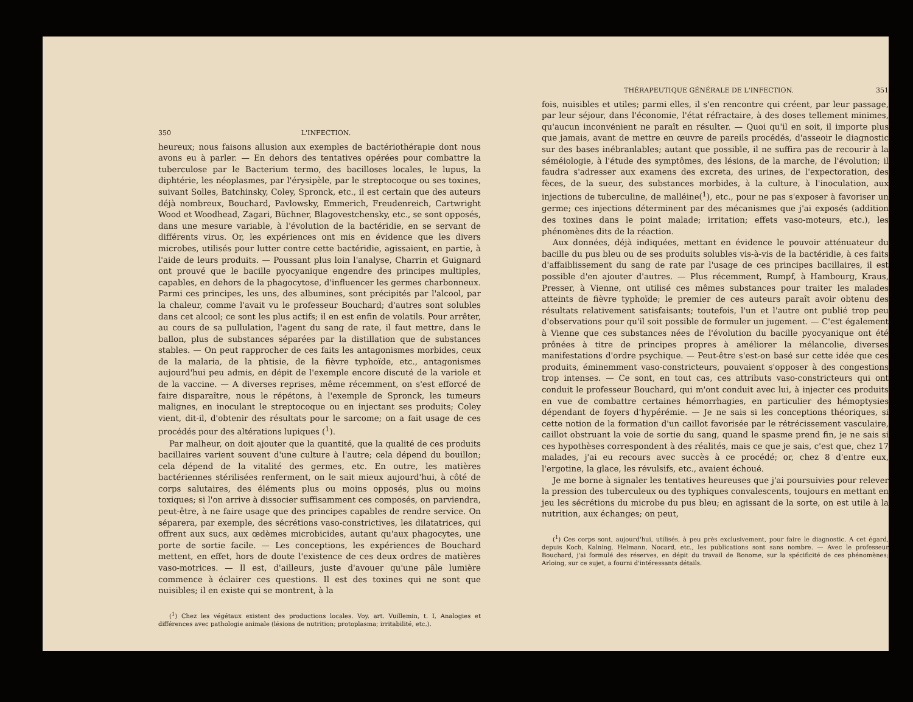350 L'INFECTION.
heureux; nous faisons allusion aux exemples de bactériothérapie dont nous avons eu à parler. — En dehors des tentatives opérées pour combattre la tuberculose par le Bacterium termo, des bacilloses locales, le lupus, la diphtérie, les néoplasmes, par l'érysipèle, par le streptocoque ou ses toxines, suivant Solles, Batchinsky, Coley, Spronck, etc., il est certain que des auteurs déjà nombreux, Bouchard, Pavlowsky, Emmerich, Freudenreich, Cartwright Wood et Woodhead, Zagari, Büchner, Blagovestchensky, etc., se sont opposés, dans une mesure variable, à l'évolution de la bactéridie, en se servant de différents virus. Or, les expériences ont mis en évidence que les divers microbes, utilisés pour lutter contre cette bactéridie, agissaient, en partie, à l'aide de leurs produits. — Poussant plus loin l'analyse, Charrin et Guignard ont prouvé que le bacille pyocyanique engendre des principes multiples, capables, en dehors de la phagocytose, d'influencer les germes charbonneux. Parmi ces principes, les uns, des albumines, sont précipités par l'alcool, par la chaleur, comme l'avait vu le professeur Bouchard; d'autres sont solubles dans cet alcool; ce sont les plus actifs; il en est enfin de volatils. Pour arrêter, au cours de sa pullulation, l'agent du sang de rate, il faut mettre, dans le ballon, plus de substances séparées par la distillation que de substances stables. — On peut rapprocher de ces faits les antagonismes morbides, ceux de la malaria, de la phtisie, de la fièvre typhoïde, etc., antagonismes aujourd'hui peu admis, en dépit de l'exemple encore discuté de la variole et de la vaccine. — A diverses reprises, même récemment, on s'est efforcé de faire disparaître, nous le répétons, à l'exemple de Spronck, les tumeurs malignes, en inoculant le streptocoque ou en injectant ses produits; Coley vient, dit-il, d'obtenir des résultats pour le sarcome; on a fait usage de ces procédés pour des altérations lupiques (<sup>1</sup>).
Par malheur, on doit ajouter que la quantité, que la qualité de ces produits bacillaires varient souvent d'une culture à l'autre; cela dépend du bouillon; cela dépend de la vitalité des germes, etc. En outre, les matières bactériennes stérilisées renferment, on le sait mieux aujourd'hui, à côté de corps salutaires, des éléments plus ou moins opposés, plus ou moins toxiques; si l'on arrive à dissocier suffisamment ces composés, on parviendra, peut-être, à ne faire usage que des principes capables de rendre service. On séparera, par exemple, des sécrétions vaso-constrictives, les dilatatrices, qui offrent aux sucs, aux œdèmes microbicides, autant qu'aux phagocytes, une porte de sortie facile. — Les conceptions, les expériences de Bouchard mettent, en effet, hors de doute l'existence de ces deux ordres de matières vaso-motrices. — Il est, d'ailleurs, juste d'avouer qu'une pâle lumière commence à éclairer ces questions. Il est des toxines qui ne sont que nuisibles; il en existe qui se montrent, à la
(<sup>1</sup>) Chez les végétaux existent des productions locales. Voy. art. Vuillemin, t. I, Analogies et différences avec pathologie animale (lésions de nutrition; protoplasma; irritabilité, etc.).
THÉRAPEUTIQUE GÉNÉRALE DE L'INFECTION. 351
fois, nuisibles et utiles; parmi elles, il s'en rencontre qui créent, par leur passage, par leur séjour, dans l'économie, l'état réfractaire, à des doses tellement minimes, qu'aucun inconvénient ne paraît en résulter. — Quoi qu'il en soit, il importe plus que jamais, avant de mettre en œuvre de pareils procédés, d'asseoir le diagnostic sur des bases inébranlables; autant que possible, il ne suffira pas de recourir à la séméiologie, à l'étude des symptômes, des lésions, de la marche, de l'évolution; il faudra s'adresser aux examens des excreta, des urines, de l'expectoration, des fèces, de la sueur, des substances morbides, à la culture, à l'inoculation, aux injections de tuberculine, de malléine(<sup>1</sup>), etc., pour ne pas s'exposer à favoriser un germe; ces injections déterminent par des mécanismes que j'ai exposés (addition des toxines dans le point malade; irritation; effets vaso-moteurs, etc.), les phénomènes dits de la réaction.
Aux données, déjà indiquées, mettant en évidence le pouvoir atténuateur du bacille du pus bleu ou de ses produits solubles vis-à-vis de la bactéridie, à ces faits d'affaiblissement du sang de rate par l'usage de ces principes bacillaires, il est possible d'en ajouter d'autres. — Plus récemment, Rumpf, à Hambourg, Kraus, Presser, à Vienne, ont utilisé ces mêmes substances pour traiter les malades atteints de fièvre typhoïde; le premier de ces auteurs paraît avoir obtenu des résultats relativement satisfaisants; toutefois, l'un et l'autre ont publié trop peu d'observations pour qu'il soit possible de formuler un jugement. — C'est également à Vienne que ces substances nées de l'évolution du bacille pyocyanique ont été prônées à titre de principes propres à améliorer la mélancolie, diverses manifestations d'ordre psychique. — Peut-être s'est-on basé sur cette idée que ces produits, éminemment vaso-constricteurs, pouvaient s'opposer à des congestions trop intenses. — Ce sont, en tout cas, ces attributs vaso-constricteurs qui ont conduit le professeur Bouchard, qui m'ont conduit avec lui, à injecter ces produits en vue de combattre certaines hémorrhagies, en particulier des hémoptysies dépendant de foyers d'hypérémie. — Je ne sais si les conceptions théoriques, si cette notion de la formation d'un caillot favorisée par le rétrécissement vasculaire, caillot obstruant la voie de sortie du sang, quand le spasme prend fin, je ne sais si ces hypothèses correspondent à des réalités, mais ce que je sais, c'est que, chez 17 malades, j'ai eu recours avec succès à ce procédé; or, chez 8 d'entre eux, l'ergotine, la glace, les révulsifs, etc., avaient échoué.
Je me borne à signaler les tentatives heureuses que j'ai poursuivies pour relever la pression des tuberculeux ou des typhiques convalescents, toujours en mettant en jeu les sécrétions du microbe du pus bleu; en agissant de la sorte, on est utile à la nutrition, aux échanges; on peut,
(<sup>1</sup>) Ces corps sont, aujourd'hui, utilisés, à peu près exclusivement, pour faire le diagnostic. A cet égard, depuis Koch, Kalning, Helmann, Nocard, etc., les publications sont sans nombre. — Avec le professeur Bouchard, j'ai formulé des réserves, en dépit du travail de Bonome, sur la spécificité de ces phénomènes; Arloing, sur ce sujet, a fourni d'intéressants détails.